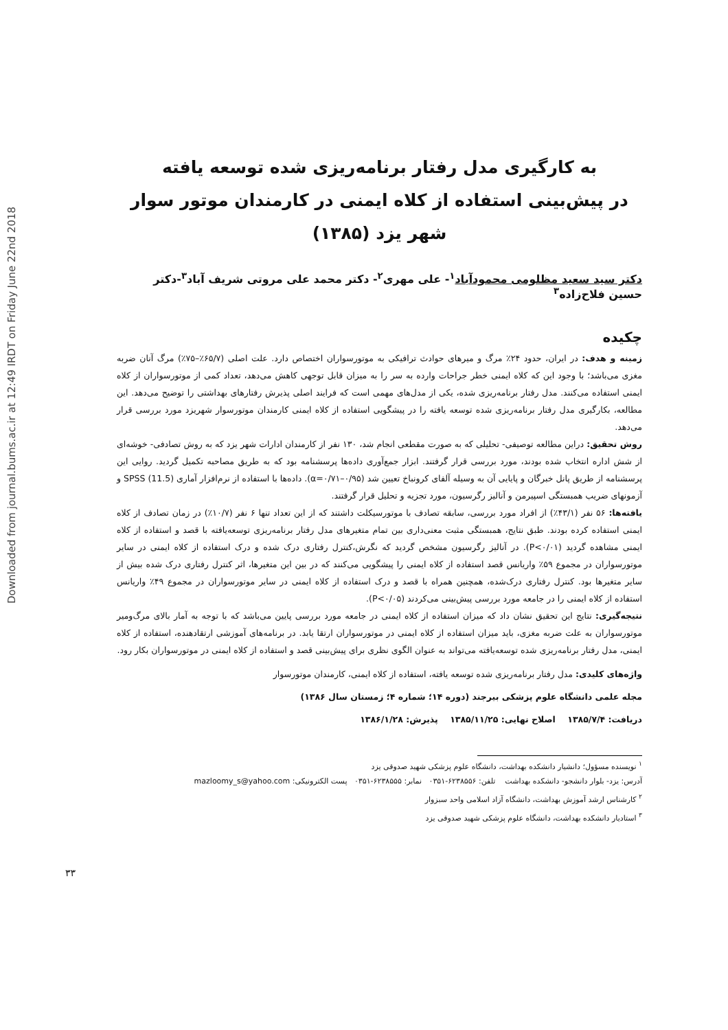Downloaded from journal.bums.ac.ir at 12:49 IRDT on Friday June 22nd 2018
به کارگیری مدل رفتار برنامه‌ریزی شده توسعه یافته
در پیش‌بینی استفاده از کلاه ایمنی در کارمندان موتور سوار شهر یزد (۱۳۸۵)
دکتر سید سعید مظلومی محمودآباد<sup>۱</sup>- علی مهری<sup>۲</sup>- دکتر محمد علی مروتی شریف آباد<sup>۳</sup>-دکتر حسین فلاح‌زاده<sup>۳</sup>
چکیده
زمینه و هدف: در ایران، حدود ۲۴٪ مرگ و میرهای حوادث ترافیکی به موتورسواران اختصاص دارد. علت اصلی (۶۵/۷٪–۷۵٪) مرگ آنان ضربه مغزی می‌باشد؛ با وجود این که کلاه ایمنی خطر جراحات وارده به سر را به میزان قابل توجهی کاهش می‌دهد، تعداد کمی از موتورسواران از کلاه ایمنی استفاده می‌کنند. مدل رفتار برنامه‌ریزی شده، یکی از مدل‌های مهمی است که فرایند اصلی پذیرش رفتارهای بهداشتی را توضیح می‌دهد. این مطالعه، بکارگیری مدل رفتار برنامه‌ریزی شده توسعه یافته را در پیشگویی استفاده از کلاه ایمنی کارمندان موتورسوار شهریزد مورد بررسی قرار می‌دهد.
روش تحقیق: دراین مطالعه توصیفی- تحلیلی که به صورت مقطعی انجام شد، ۱۳۰ نفر از کارمندان ادارات شهر یزد که به روش تصادفی- خوشه‌ای از شش اداره انتخاب شده بودند، مورد بررسی قرار گرفتند. ابزار جمع‌آوری داده‌ها پرسشنامه بود که به طریق مصاحبه تکمیل گردید. روایی این پرسشنامه از طریق پانل خبرگان و پایایی آن به وسیله آلفای کرونباخ تعیین شد (α=۰/۷۱–۰/۹۵). داده‌ها با استفاده از نرم‌افزار آماری SPSS (11.5) و آزمونهای ضریب همبستگی اسپیرمن و آنالیز رگرسیون، مورد تجزیه و تحلیل قرار گرفتند.
یافته‌ها: ۵۶ نفر (۴۳/۱٪) از افراد مورد بررسی، سابقه تصادف با موتورسیکلت داشتند که از این تعداد تنها ۶ نفر (۱۰/۷٪) در زمان تصادف از کلاه ایمنی استفاده کرده بودند. طبق نتایج، همبستگی مثبت معنی‌داری بین تمام متغیرهای مدل رفتار برنامه‌ریزی توسعه‌یافته با قصد و استفاده از کلاه ایمنی مشاهده گردید (P<۰/۰۱). در آنالیز رگرسیون مشخص گردید که نگرش،کنترل رفتاری درک شده و درک استفاده از کلاه ایمنی در سایر موتورسواران در مجموع ۵۹٪ واریانس قصد استفاده از کلاه ایمنی را پیشگویی می‌کنند که در بین این متغیرها، اثر کنترل رفتاری درک شده بیش از سایر متغیرها بود. کنترل رفتاری درک‌شده، همچنین همراه با قصد و درک استفاده از کلاه ایمنی در سایر موتورسواران در مجموع ۴۹٪ واریانس استفاده از کلاه ایمنی را در جامعه مورد بررسی پیش‌بینی می‌کردند (P<۰/۰۵).
نتیجه‌گیری: نتایج این تحقیق نشان داد که میزان استفاده از کلاه ایمنی در جامعه مورد بررسی پایین می‌باشد که با توجه به آمار بالای مرگ‌ومیر موتورسواران به علت ضربه مغزی، باید میزان استفاده از کلاه ایمنی در موتورسواران ارتقا یابد. در برنامه‌های آموزشی ارتقادهنده، استفاده از کلاه ایمنی، مدل رفتار برنامه‌ریزی شده توسعه‌یافته می‌تواند به عنوان الگوی نظری برای پیش‌بینی قصد و استفاده از کلاه ایمنی در موتورسواران بکار رود.
واژه‌های کلیدی: مدل رفتار برنامه‌ریزی شده توسعه یافته، استفاده از کلاه ایمنی، کارمندان موتورسوار
مجله علمی دانشگاه علوم پزشکی بیرجند (دوره ۱۴؛ شماره ۴؛ زمستان سال ۱۳۸۶)
دریافت: ۱۳۸۵/۷/۴ اصلاح نهایی: ۱۳۸۵/۱۱/۲۵ پذیرش: ۱۳۸۶/۱/۲۸
<sup>۱</sup> نویسنده مسؤول؛ دانشیار دانشکده بهداشت، دانشگاه علوم پزشکی شهید صدوقی یزد
آدرس: یزد- بلوار دانشجو- دانشکده بهداشت تلفن: ۶۲۳۸۵۵۶-۰۳۵۱ نمابر: ۶۲۳۸۵۵۵-۰۳۵۱ پست الکترونیکی: mazloomy_s@yahoo.com
<sup>۲</sup> کارشناس ارشد آموزش بهداشت، دانشگاه آزاد اسلامی واحد سبزوار
<sup>۳</sup> استادیار دانشکده بهداشت، دانشگاه علوم پزشکی شهید صدوقی یزد
۳۳